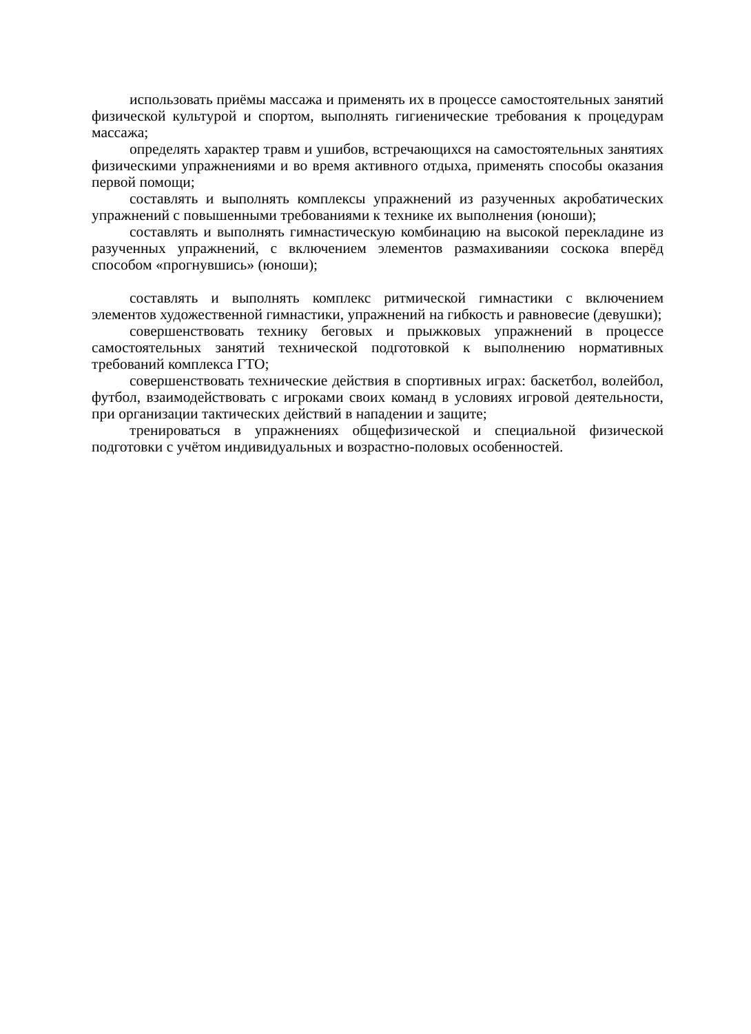использовать приёмы массажа и применять их в процессе самостоятельных занятий физической культурой и спортом, выполнять гигиенические требования к процедурам массажа;
определять характер травм и ушибов, встречающихся на самостоятельных занятиях физическими упражнениями и во время активного отдыха, применять способы оказания первой помощи;
составлять и выполнять комплексы упражнений из разученных акробатических упражнений с повышенными требованиями к технике их выполнения (юноши);
составлять и выполнять гимнастическую комбинацию на высокой перекладине из разученных упражнений, с включением элементов размахиванияи соскока вперёд способом «прогнувшись» (юноши);
составлять и выполнять комплекс ритмической гимнастики с включением элементов художественной гимнастики, упражнений на гибкость и равновесие (девушки);
совершенствовать технику беговых и прыжковых упражнений в процессе самостоятельных занятий технической подготовкой к выполнению нормативных требований комплекса ГТО;
совершенствовать технические действия в спортивных играх: баскетбол, волейбол, футбол, взаимодействовать с игроками своих команд в условиях игровой деятельности, при организации тактических действий в нападении и защите;
тренироваться в упражнениях общефизической и специальной физической подготовки с учётом индивидуальных и возрастно-половых особенностей.